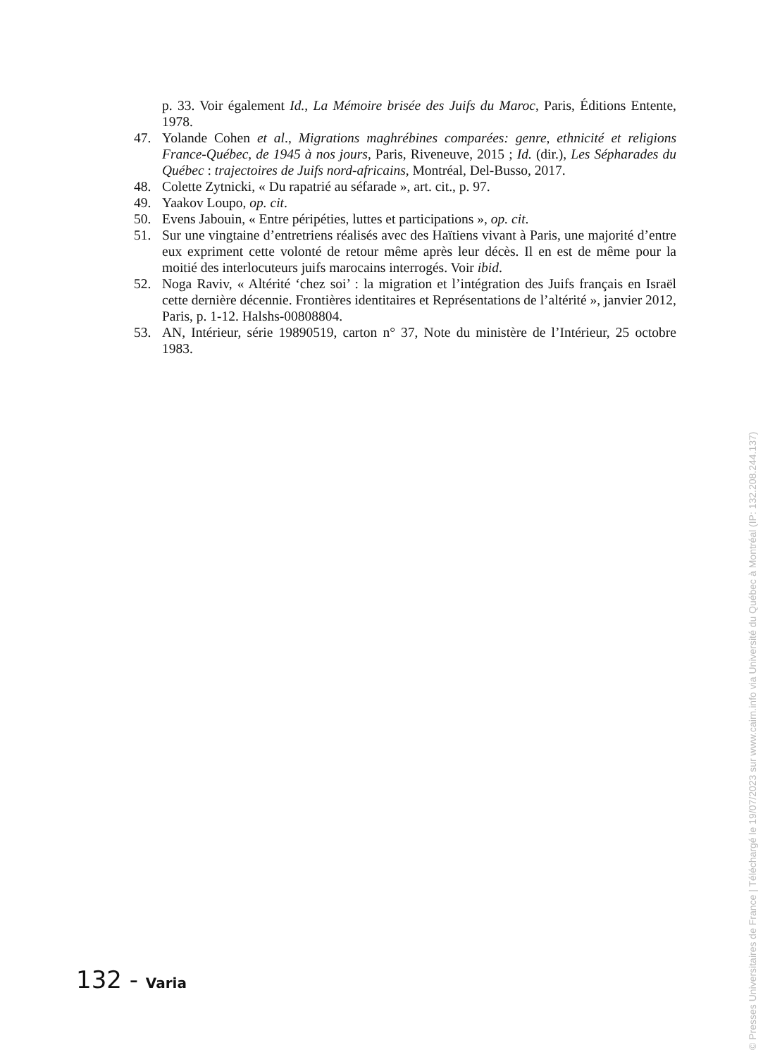p. 33. Voir également Id., La Mémoire brisée des Juifs du Maroc, Paris, Éditions Entente, 1978.
47. Yolande Cohen et al., Migrations maghrébines comparées: genre, ethnicité et religions France-Québec, de 1945 à nos jours, Paris, Riveneuve, 2015 ; Id. (dir.), Les Sépharades du Québec : trajectoires de Juifs nord-africains, Montréal, Del-Busso, 2017.
48. Colette Zytnicki, « Du rapatrié au séfarade », art. cit., p. 97.
49. Yaakov Loupo, op. cit.
50. Evens Jabouin, « Entre péripéties, luttes et participations », op. cit.
51. Sur une vingtaine d’entretriens réalisés avec des Haïtiens vivant à Paris, une majorité d’entre eux expriment cette volonté de retour même après leur décès. Il en est de même pour la moitié des interlocuteurs juifs marocains interrogés. Voir ibid.
52. Noga Raviv, « Altérité ‘chez soi’ : la migration et l’intégration des Juifs français en Israël cette dernière décennie. Frontières identitaires et Représentations de l’altérité », janvier 2012, Paris, p. 1-12. Halshs-00808804.
53. AN, Intérieur, série 19890519, carton n° 37, Note du ministère de l’Intérieur, 25 octobre 1983.
132 - Varia
© Presses Universitaires de France | Téléchargé le 19/07/2023 sur www.cairn.info via Université du Québec à Montréal (IP: 132.208.244.137)